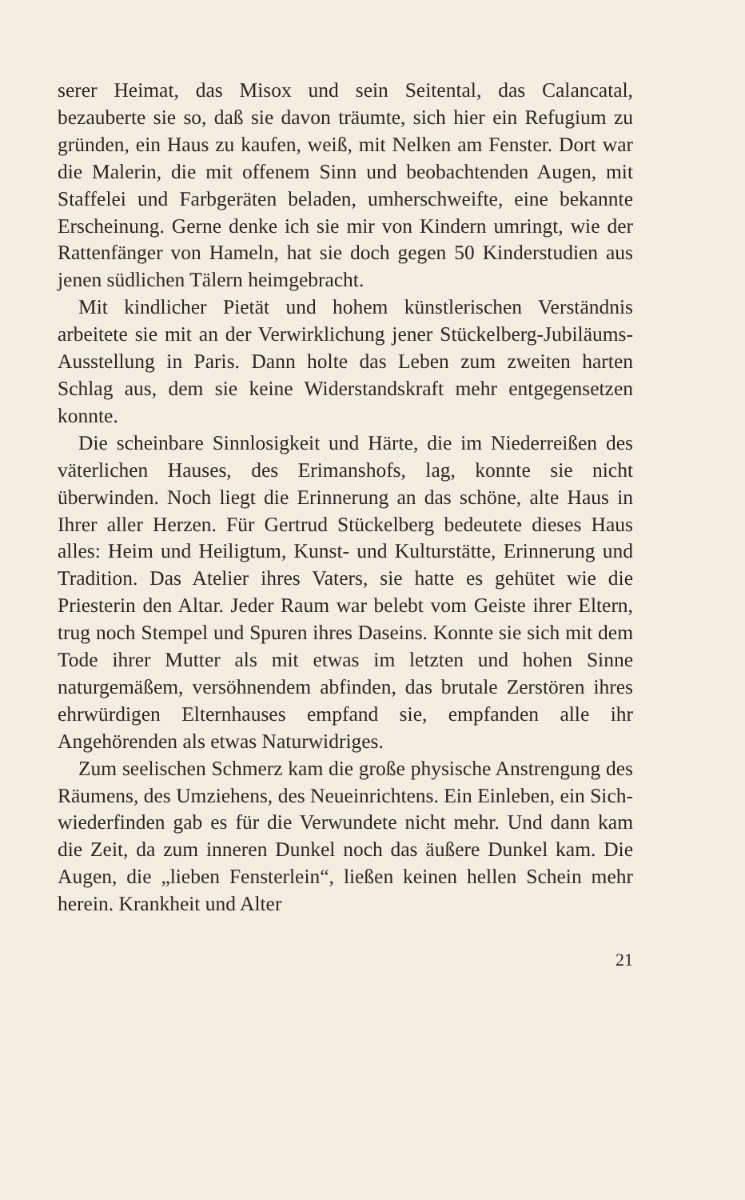serer Heimat, das Misox und sein Seitental, das Calancatal, bezauberte sie so, daß sie davon träumte, sich hier ein Refugium zu gründen, ein Haus zu kaufen, weiß, mit Nelken am Fenster. Dort war die Malerin, die mit offenem Sinn und beobachtenden Augen, mit Staffelei und Farbgeräten beladen, umherschweifte, eine bekannte Erscheinung. Gerne denke ich sie mir von Kindern umringt, wie der Rattenfänger von Hameln, hat sie doch gegen 50 Kinderstudien aus jenen südlichen Tälern heimgebracht.
Mit kindlicher Pietät und hohem künstlerischen Verständnis arbeitete sie mit an der Verwirklichung jener Stückelberg-Jubiläums-Ausstellung in Paris. Dann holte das Leben zum zweiten harten Schlag aus, dem sie keine Widerstandskraft mehr entgegensetzen konnte.
Die scheinbare Sinnlosigkeit und Härte, die im Niederreißen des väterlichen Hauses, des Erimanshofs, lag, konnte sie nicht überwinden. Noch liegt die Erinnerung an das schöne, alte Haus in Ihrer aller Herzen. Für Gertrud Stückelberg bedeutete dieses Haus alles: Heim und Heiligtum, Kunst- und Kulturstätte, Erinnerung und Tradition. Das Atelier ihres Vaters, sie hatte es gehütet wie die Priesterin den Altar. Jeder Raum war belebt vom Geiste ihrer Eltern, trug noch Stempel und Spuren ihres Daseins. Konnte sie sich mit dem Tode ihrer Mutter als mit etwas im letzten und hohen Sinne naturgemäßem, versöhnendem abfinden, das brutale Zerstören ihres ehrwürdigen Elternhauses empfand sie, empfanden alle ihr Angehörenden als etwas Naturwidriges.
Zum seelischen Schmerz kam die große physische Anstrengung des Räumens, des Umziehens, des Neueinrichtens. Ein Einleben, ein Sich-wiederfinden gab es für die Verwundete nicht mehr. Und dann kam die Zeit, da zum inneren Dunkel noch das äußere Dunkel kam. Die Augen, die „lieben Fensterlein“, ließen keinen hellen Schein mehr herein. Krankheit und Alter
21